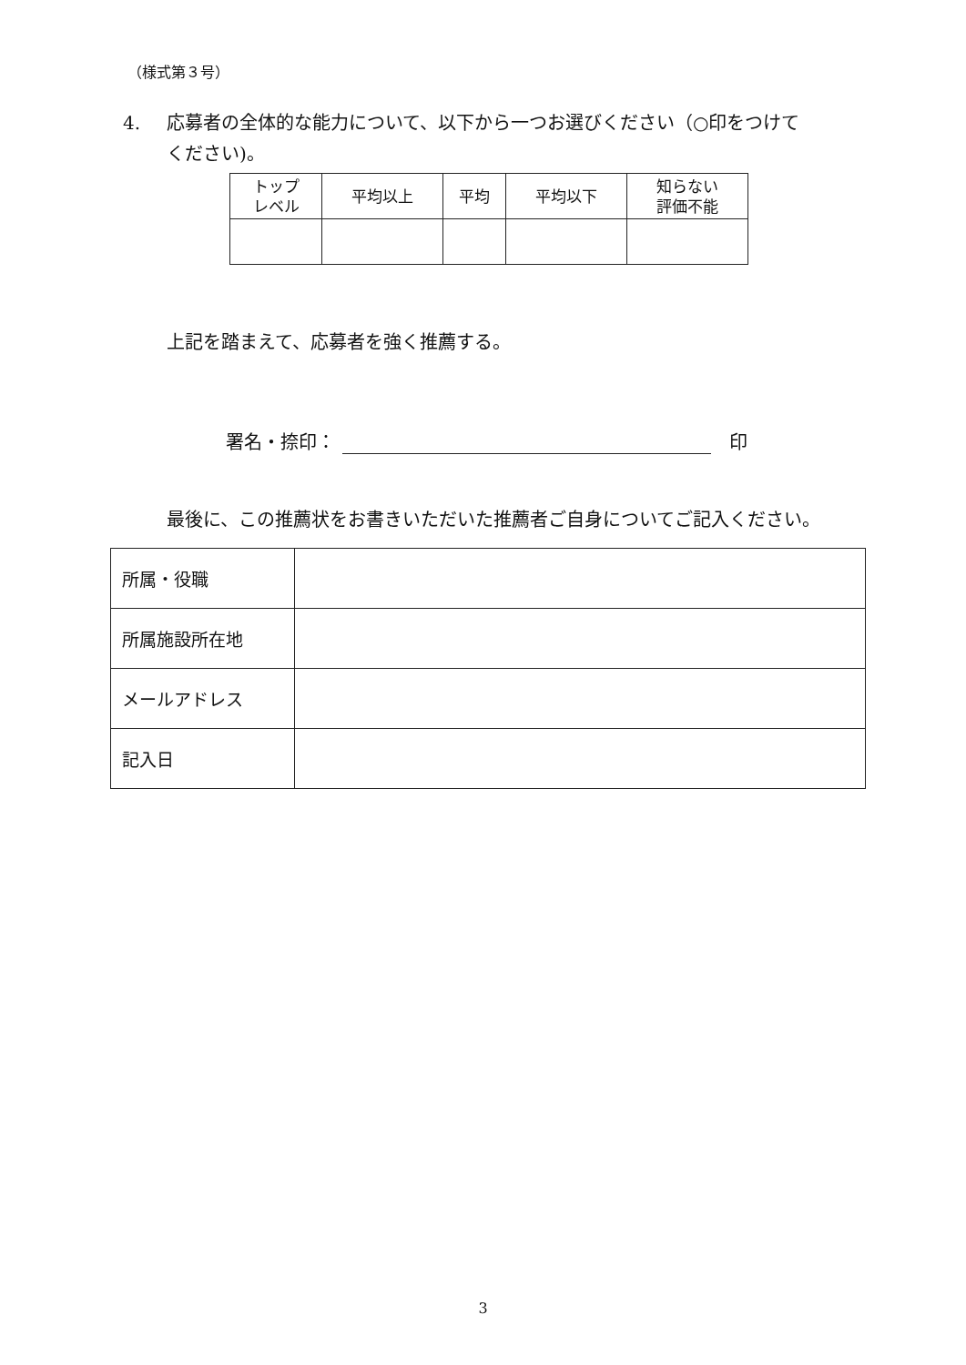（様式第３号）
4. 応募者の全体的な能力について、以下から一つお選びください（○印をつけて
ください)。
| トップ レベル | 平均以上 | 平均 | 平均以下 | 知らない 評価不能 |
上記を踏まえて、応募者を強く推薦する。
署名・捺印： 印
最後に、この推薦状をお書きいただいた推薦者ご自身についてご記入ください。
| 所属・役職 | |
| 所属施設所在地 | |
| メールアドレス | |
| 記入日 | |
3